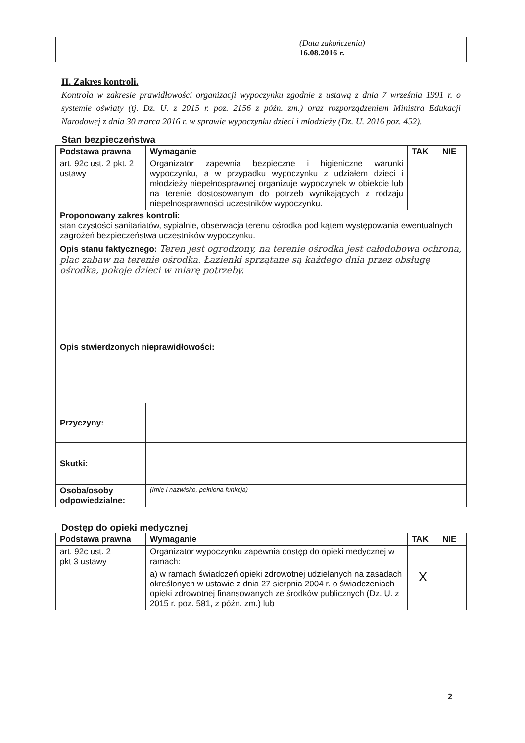| | | (Data zakończenia) 16.08.2016 r. |
II. Zakres kontroli.
Kontrola w zakresie prawidłowości organizacji wypoczynku zgodnie z ustawą z dnia 7 września 1991 r. o systemie oświaty (tj. Dz. U. z 2015 r. poz. 2156 z późn. zm.) oraz rozporządzeniem Ministra Edukacji Narodowej z dnia 30 marca 2016 r. w sprawie wypoczynku dzieci i młodzieży (Dz. U. 2016 poz. 452).
Stan bezpieczeństwa
| Podstawa prawna | Wymaganie | TAK | NIE |
| --- | --- | --- | --- |
| art. 92c ust. 2 pkt. 2 ustawy | Organizator zapewnia bezpieczne i higieniczne warunki wypoczynku, a w przypadku wypoczynku z udziałem dzieci i młodzieży niepełnosprawnej organizuje wypoczynek w obiekcie lub na terenie dostosowanym do potrzeb wynikających z rodzaju niepełnosprawności uczestników wypoczynku. | | |
| Proponowany zakres kontroli: stan czystości sanitariatów, sypialnie, obserwacja terenu ośrodka pod kątem występowania ewentualnych zagrożeń bezpieczeństwa uczestników wypoczynku. | | | |
| Opis stanu faktycznego: Teren jest ogrodzony, na terenie ośrodka jest całodobowa ochrona, plac zabaw na terenie ośrodka. Łazienki sprzątane są każdego dnia przez obsługę ośrodka, pokoje dzieci w miarę potrzeby. | | | |
| Opis stwierdzonych nieprawidłowości: | | | |
| Przyczyny: | | | |
| Skutki: | | | |
| Osoba/osoby odpowiedzialne: | (Imię i nazwisko, pełniona funkcja) | | |
Dostęp do opieki medycznej
| Podstawa prawna | Wymaganie | TAK | NIE |
| --- | --- | --- | --- |
| art. 92c ust. 2 pkt 3 ustawy | Organizator wypoczynku zapewnia dostęp do opieki medycznej w ramach: | | |
| | a) w ramach świadczeń opieki zdrowotnej udzielanych na zasadach określonych w ustawie z dnia 27 sierpnia 2004 r. o świadczeniach opieki zdrowotnej finansowanych ze środków publicznych (Dz. U. z 2015 r. poz. 581, z późn. zm.) lub | X | |
2